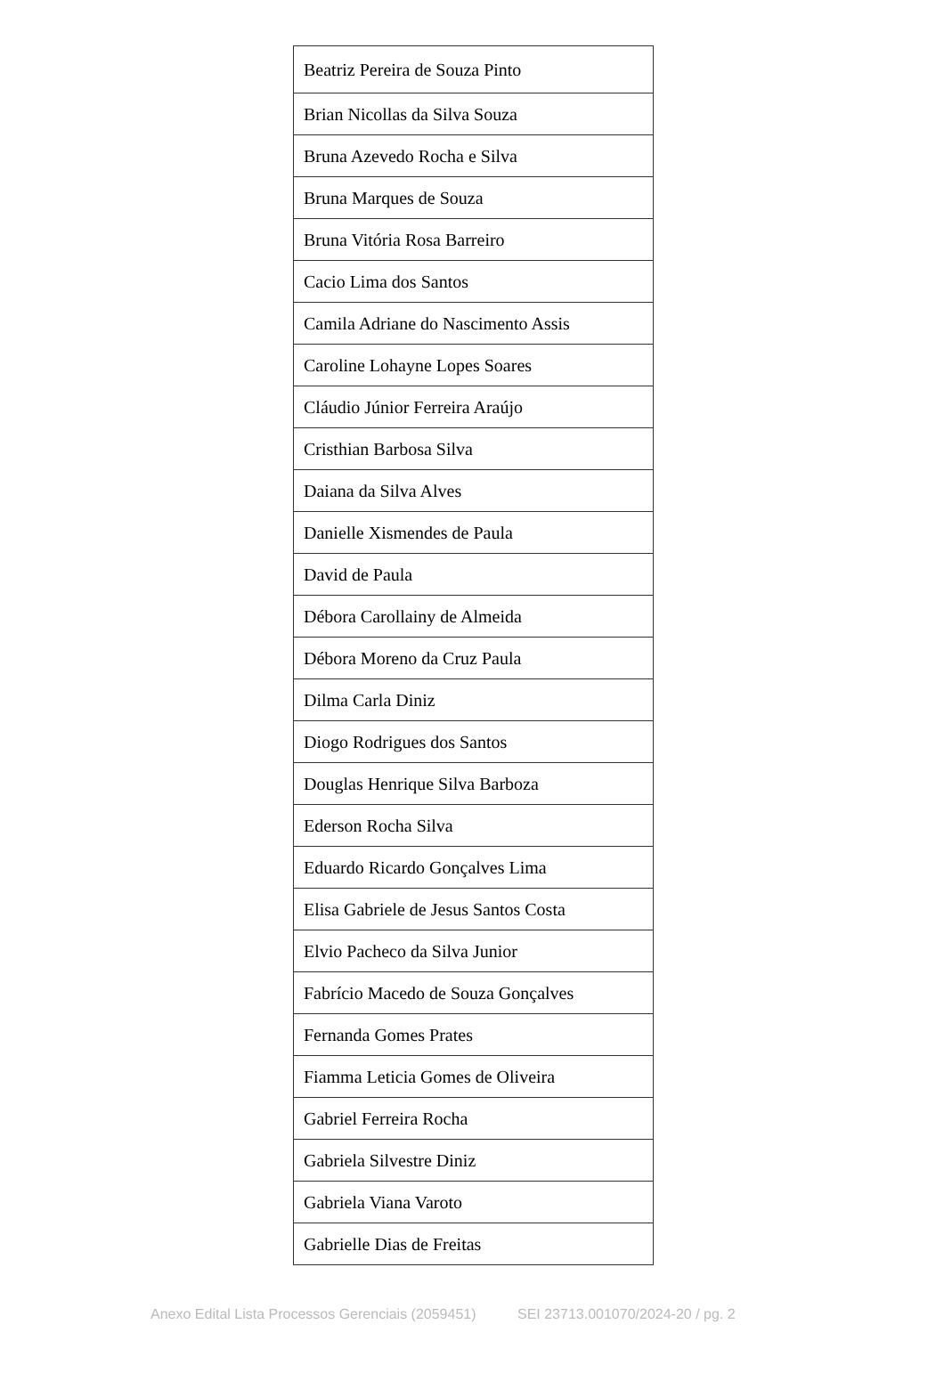| Beatriz Pereira de Souza Pinto |
| Brian Nicollas da Silva Souza |
| Bruna Azevedo Rocha e Silva |
| Bruna Marques de Souza |
| Bruna Vitória Rosa Barreiro |
| Cacio Lima dos Santos |
| Camila Adriane do Nascimento Assis |
| Caroline Lohayne Lopes Soares |
| Cláudio Júnior Ferreira Araújo |
| Cristhian Barbosa Silva |
| Daiana da Silva Alves |
| Danielle Xismendes de Paula |
| David de Paula |
| Débora Carollainy de Almeida |
| Débora Moreno da Cruz Paula |
| Dilma Carla Diniz |
| Diogo Rodrigues dos Santos |
| Douglas Henrique Silva Barboza |
| Ederson Rocha Silva |
| Eduardo Ricardo Gonçalves Lima |
| Elisa Gabriele de Jesus Santos Costa |
| Elvio Pacheco da Silva Junior |
| Fabrício Macedo de Souza Gonçalves |
| Fernanda Gomes Prates |
| Fiamma Leticia Gomes de Oliveira |
| Gabriel Ferreira Rocha |
| Gabriela Silvestre Diniz |
| Gabriela Viana Varoto |
| Gabrielle Dias de Freitas |
Anexo Edital Lista Processos Gerenciais (2059451) SEI 23713.001070/2024-20 / pg. 2